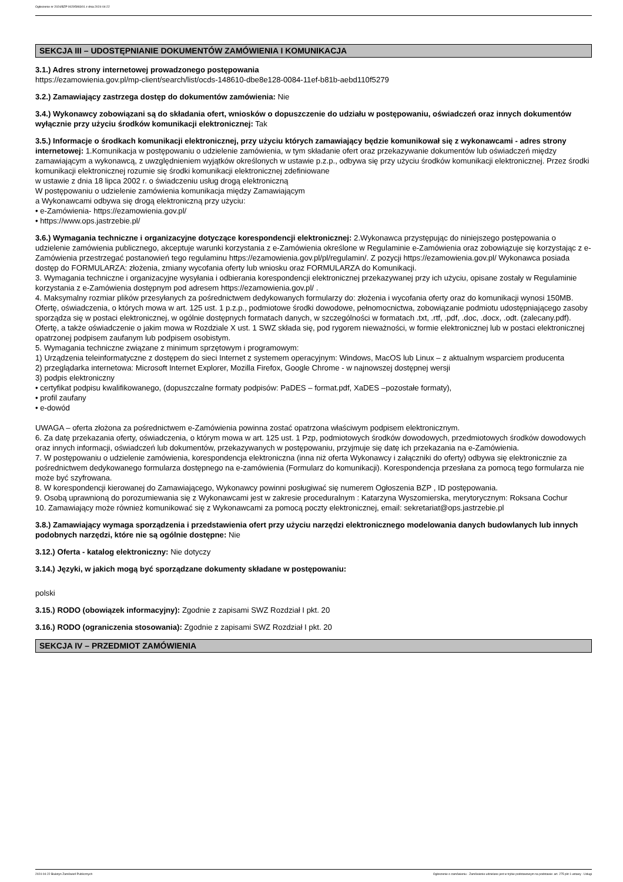Ogłoszenie nr 2024/BZP 00295993/01 z dnia 2024-04-22
SEKCJA III – UDOSTĘPNIANIE DOKUMENTÓW ZAMÓWIENIA I KOMUNIKACJA
3.1.) Adres strony internetowej prowadzonego postępowania
https://ezamowienia.gov.pl/mp-client/search/list/ocds-148610-dbe8e128-0084-11ef-b81b-aebd110f5279
3.2.) Zamawiający zastrzega dostęp do dokumentów zamówienia: Nie
3.4.) Wykonawcy zobowiązani są do składania ofert, wniosków o dopuszczenie do udziału w postępowaniu, oświadczeń oraz innych dokumentów wyłącznie przy użyciu środków komunikacji elektronicznej: Tak
3.5.) Informacje o środkach komunikacji elektronicznej, przy użyciu których zamawiający będzie komunikował się z wykonawcami - adres strony internetowej: 1.Komunikacja w postępowaniu o udzielenie zamówienia, w tym składanie ofert oraz przekazywanie dokumentów lub oświadczeń między zamawiającym a wykonawcą, z uwzględnieniem wyjątków określonych w ustawie p.z.p., odbywa się przy użyciu środków komunikacji elektronicznej. Przez środki komunikacji elektronicznej rozumie się środki komunikacji elektronicznej zdefiniowane
w ustawie z dnia 18 lipca 2002 r. o świadczeniu usług drogą elektroniczną
W postępowaniu o udzielenie zamówienia komunikacja między Zamawiającym
a Wykonawcami odbywa się drogą elektroniczną przy użyciu:
• e-Zamówienia- https://ezamowienia.gov.pl/
• https://www.ops.jastrzebie.pl/
3.6.) Wymagania techniczne i organizacyjne dotyczące korespondencji elektronicznej: 2.Wykonawca przystępując do niniejszego postępowania o udzielenie zamówienia publicznego, akceptuje warunki korzystania z e-Zamówienia określone w Regulaminie e-Zamówienia oraz zobowiązuje się korzystając z e-Zamówienia przestrzegać postanowień tego regulaminu https://ezamowienia.gov.pl/pl/regulamin/. Z pozycji https://ezamowienia.gov.pl/ Wykonawca posiada dostęp do FORMULARZA: złożenia, zmiany wycofania oferty lub wniosku oraz FORMULARZA do Komunikacji.
3. Wymagania techniczne i organizacyjne wysyłania i odbierania korespondencji elektronicznej przekazywanej przy ich użyciu, opisane zostały w Regulaminie korzystania z e-Zamówienia dostępnym pod adresem https://ezamowienia.gov.pl/ .
4. Maksymalny rozmiar plików przesyłanych za pośrednictwem dedykowanych formularzy do: złożenia i wycofania oferty oraz do komunikacji wynosi 150MB. Ofertę, oświadczenia, o których mowa w art. 125 ust. 1 p.z.p., podmiotowe środki dowodowe, pełnomocnictwa, zobowiązanie podmiotu udostępniającego zasoby sporządza się w postaci elektronicznej, w ogólnie dostępnych formatach danych, w szczególności w formatach .txt, .rtf, .pdf, .doc, .docx, .odt. (zalecany.pdf). Ofertę, a także oświadczenie o jakim mowa w Rozdziale X ust. 1 SWZ składa się, pod rygorem nieważności, w formie elektronicznej lub w postaci elektronicznej opatrzonej podpisem zaufanym lub podpisem osobistym.
5. Wymagania techniczne związane z minimum sprzętowym i programowym:
1) Urządzenia teleinformatyczne z dostępem do sieci Internet z systemem operacyjnym: Windows, MacOS lub Linux – z aktualnym wsparciem producenta
2) przeglądarka internetowa: Microsoft Internet Explorer, Mozilla Firefox, Google Chrome - w najnowszej dostępnej wersji
3) podpis elektroniczny
• certyfikat podpisu kwalifikowanego, (dopuszczalne formaty podpisów: PaDES – format.pdf, XaDES –pozostałe formaty),
• profil zaufany
• e-dowód
UWAGA – oferta złożona za pośrednictwem e-Zamówienia powinna zostać opatrzona właściwym podpisem elektronicznym.
6. Za datę przekazania oferty, oświadczenia, o którym mowa w art. 125 ust. 1 Pzp, podmiotowych środków dowodowych, przedmiotowych środków dowodowych oraz innych informacji, oświadczeń lub dokumentów, przekazywanych w postępowaniu, przyjmuje się datę ich przekazania na e-Zamówienia.
7. W postępowaniu o udzielenie zamówienia, korespondencja elektroniczna (inna niż oferta Wykonawcy i załączniki do oferty) odbywa się elektronicznie za pośrednictwem dedykowanego formularza dostępnego na e-zamówienia (Formularz do komunikacji). Korespondencja przesłana za pomocą tego formularza nie może być szyfrowana.
8. W korespondencji kierowanej do Zamawiającego, Wykonawcy powinni posługiwać się numerem Ogłoszenia BZP , ID postępowania.
9. Osobą uprawnioną do porozumiewania się z Wykonawcami jest w zakresie proceduralnym : Katarzyna Wyszomierska, merytorycznym: Roksana Cochur
10. Zamawiający może również komunikować się z Wykonawcami za pomocą poczty elektronicznej, email: sekretariat@ops.jastrzebie.pl
3.8.) Zamawiający wymaga sporządzenia i przedstawienia ofert przy użyciu narzędzi elektronicznego modelowania danych budowlanych lub innych podobnych narzędzi, które nie są ogólnie dostępne: Nie
3.12.) Oferta - katalog elektroniczny: Nie dotyczy
3.14.) Języki, w jakich mogą być sporządzane dokumenty składane w postępowaniu:
polski
3.15.) RODO (obowiązek informacyjny): Zgodnie z zapisami SWZ Rozdział I pkt. 20
3.16.) RODO (ograniczenia stosowania): Zgodnie z zapisami SWZ Rozdział I pkt. 20
SEKCJA IV – PRZEDMIOT ZAMÓWIENIA
2024-04-22 Biuletyn Zamówień Publicznych Ogłoszenie o zamówieniu - Zamówienie udzielane jest w trybie podstawowym na podstawie: art. 275 pkt 1 ustawy - Usługi